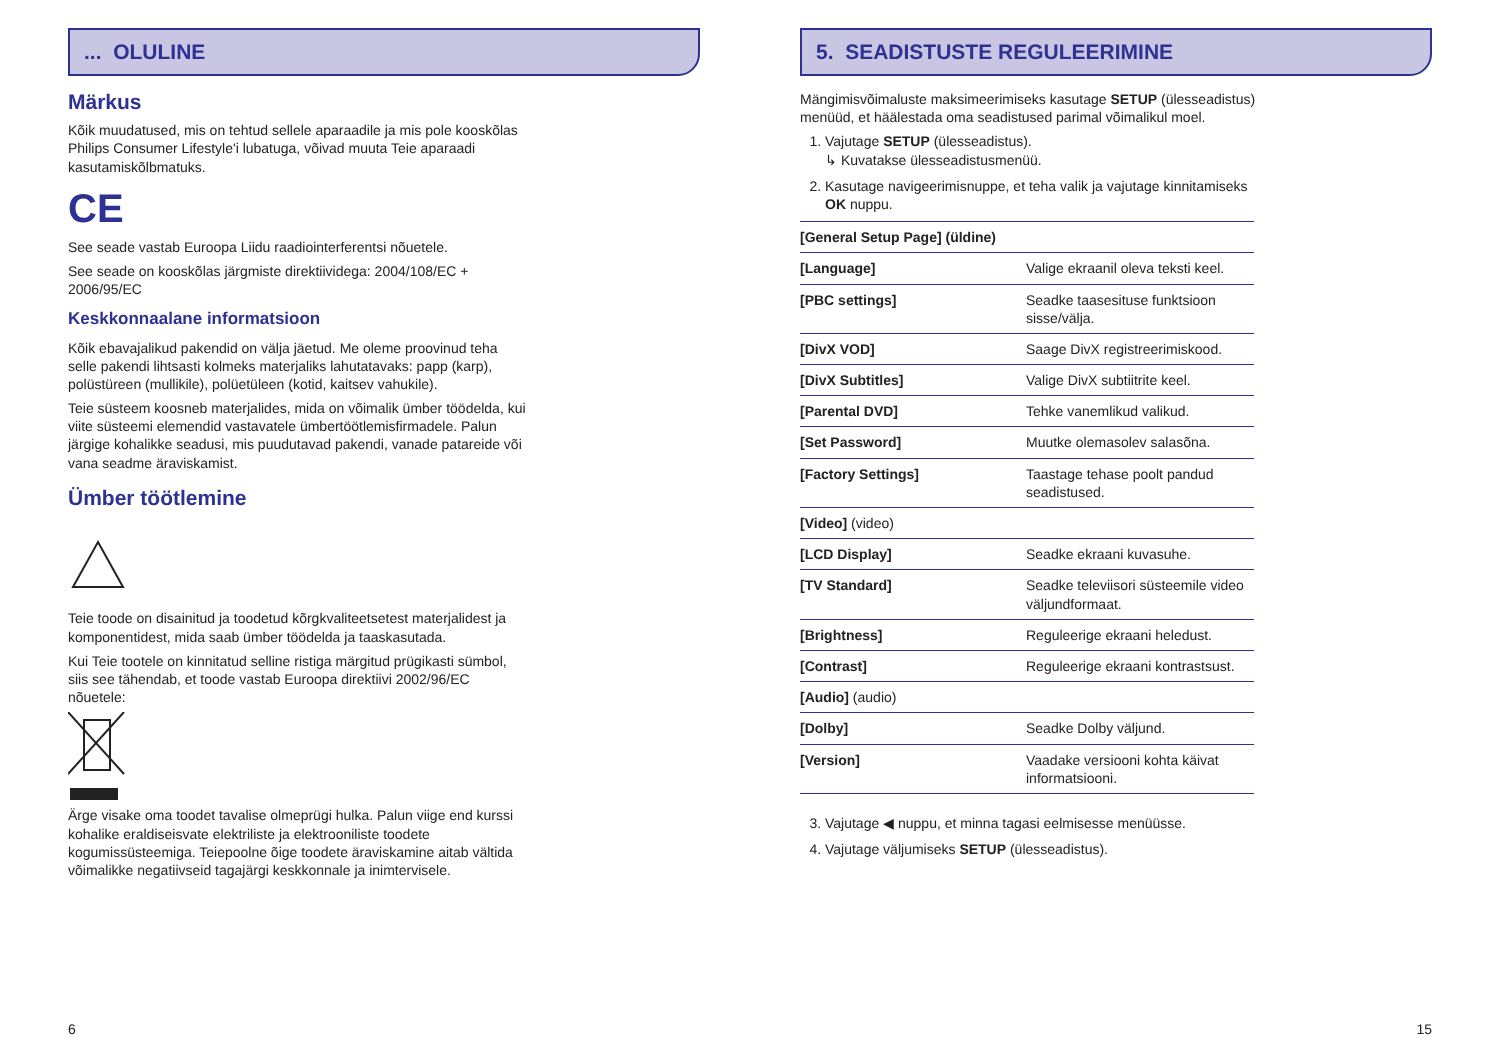... OLULINE
Märkus
Kõik muudatused, mis on tehtud sellele aparaadile ja mis pole kooskõlas Philips Consumer Lifestyle'i lubatuga, võivad muuta Teie aparaadi kasutamiskõlbmatuks.
CE
See seade vastab Euroopa Liidu raadiointerferentsi nõuetele.
See seade on kooskõlas järgmiste direktiividega: 2004/108/EC + 2006/95/EC
Keskkonnaalane informatsioon
Kõik ebavajalikud pakendid on välja jäetud. Me oleme proovinud teha selle pakendi lihtsasti kolmeks materjaliks lahutatavaks: papp (karp), polüstüreen (mullikile), polüetüleen (kotid, kaitsev vahukile).
Teie süsteem koosneb materjalides, mida on võimalik ümber töödelda, kui viite süsteemi elemendid vastavatele ümbertöötlemisfirmadele. Palun järgige kohalikke seadusi, mis puudutavad pakendi, vanade patareide või vana seadme äraviskamist.
Ümber töötlemine
Teie toode on disainitud ja toodetud kõrgkvaliteetsetest materjalidest ja komponentidest, mida saab ümber töödelda ja taaskasutada.
Kui Teie tootele on kinnitatud selline ristiga märgitud prügikasti sümbol, siis see tähendab, et toode vastab Euroopa direktiivi 2002/96/EC nõuetele:
Ärge visake oma toodet tavalise olmeprügi hulka. Palun viige end kurssi kohalike eraldiseisvate elektriliste ja elektrooniliste toodete kogumissüsteemiga. Teiepoolne õige toodete äraviskamine aitab vältida võimalikke negatiivseid tagajärgi keskkonnale ja inimtervisele.
6
5. SEADISTUSTE REGULEERIMINE
Mängimisvõimaluste maksimeerimiseks kasutage SETUP (ülesseadistus) menüüd, et häälestada oma seadistused parimal võimalikul moel.
1. Vajutage SETUP (ülesseadistus).
↳ Kuvatakse ülesseadistusmenüü.
2. Kasutage navigeerimisnuppe, et teha valik ja vajutage kinnitamiseks OK nuppu.
| [General Setup Page] (üldine) | |
| [Language] | Valige ekraanil oleva teksti keel. |
| [PBC settings] | Seadke taasesituse funktsioon sisse/välja. |
| [DivX VOD] | Saage DivX registreerimiskood. |
| [DivX Subtitles] | Valige DivX subtiitrite keel. |
| [Parental DVD] | Tehke vanemlikud valikud. |
| [Set Password] | Muutke olemasolev salasõna. |
| [Factory Settings] | Taastage tehase poolt pandud seadistused. |
| [Video] (video) | |
| [LCD Display] | Seadke ekraani kuvasuhe. |
| [TV Standard] | Seadke televiisori süsteemile video väljundformaat. |
| [Brightness] | Reguleerige ekraani heledust. |
| [Contrast] | Reguleerige ekraani kontrastsust. |
| [Audio] (audio) | |
| [Dolby] | Seadke Dolby väljund. |
| [Version] | Vaadake versiooni kohta käivat informatsiooni. |
3. Vajutage ◀ nuppu, et minna tagasi eelmisesse menüüsse.
4. Vajutage väljumiseks SETUP (ülesseadistus).
15